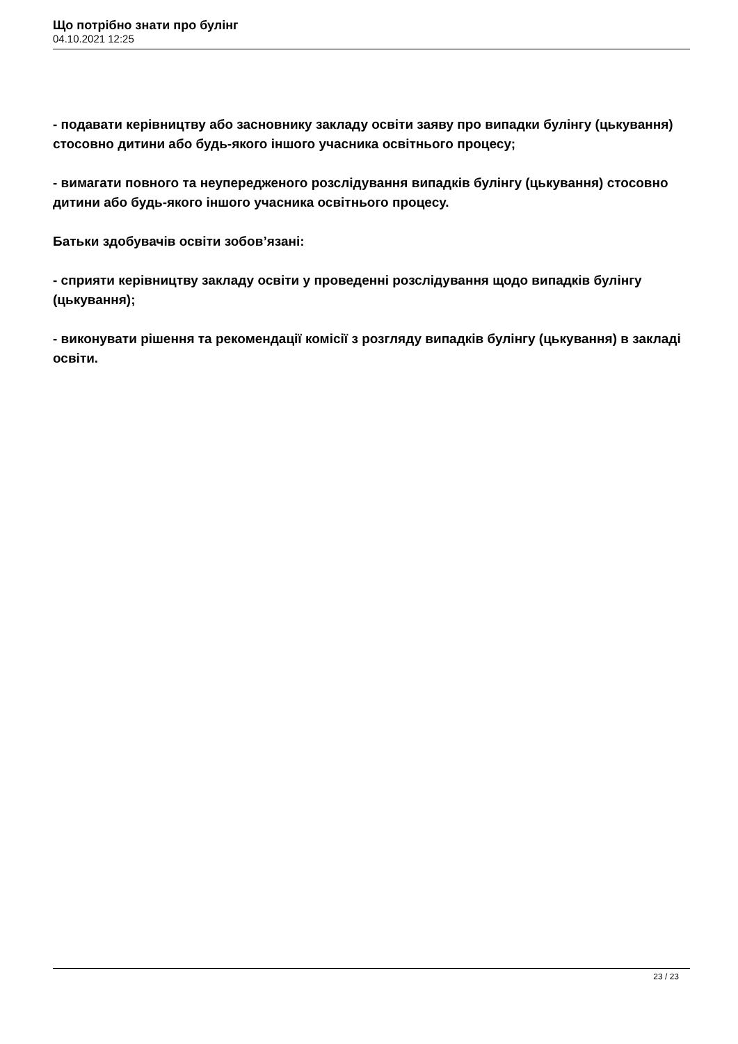Що потрібно знати про булінг
04.10.2021 12:25
- подавати керівництву або засновнику закладу освіти заяву про випадки булінгу (цькування) стосовно дитини або будь-якого іншого учасника освітнього процесу;
- вимагати повного та неупередженого розслідування випадків булінгу (цькування) стосовно дитини або будь-якого іншого учасника освітнього процесу.
Батьки здобувачів освіти зобов’язані:
- сприяти керівництву закладу освіти у проведенні розслідування щодо випадків булінгу (цькування);
- виконувати рішення та рекомендації комісії з розгляду випадків булінгу (цькування) в закладі освіти.
23 / 23